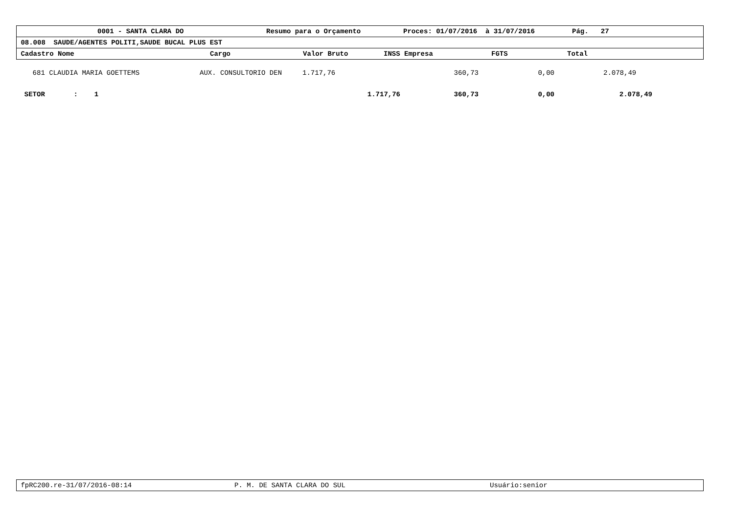0001 - SANTA CLARA DO Resumo para o Orçamento Proces: 01/07/2016 à 31/07/2016 Pág. 27
08.008 SAUDE/AGENTES POLITI,SAUDE BUCAL PLUS EST
Cadastro Nome Cargo Valor Bruto INSS Empresa FGTS Total
| 681 CLAUDIA MARIA GOETTEMS | AUX. CONSULTORIO DEN | 1.717,76 | 360,73 | 0,00 | 2.078,49 |
| SETOR : 1 | | 1.717,76 | 360,73 | 0,00 | 2.078,49 |
fpRC200.re-31/07/2016-08:14 P. M. DE SANTA CLARA DO SUL Usuário:senior